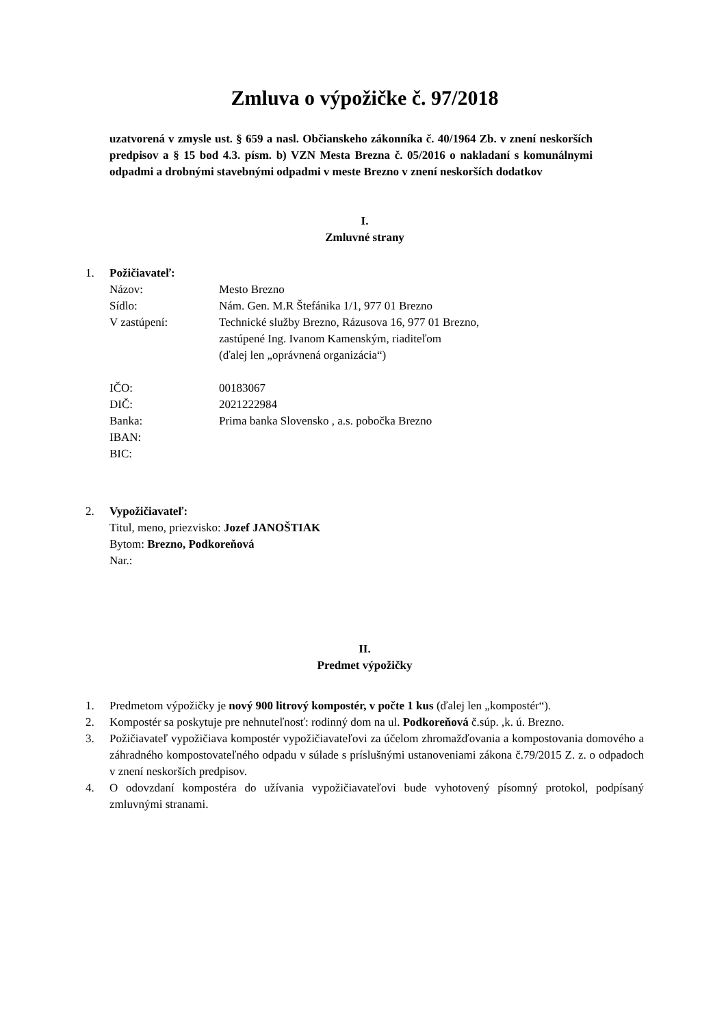Zmluva o výpožičke č. 97/2018
uzatvorená v zmysle ust. § 659 a nasl. Občianskeho zákonníka č. 40/1964 Zb. v znení neskorších predpisov a § 15 bod 4.3. písm. b) VZN Mesta Brezna č. 05/2016 o nakladaní s komunálnymi odpadmi a drobnými stavebnými odpadmi v meste Brezno v znení neskorších dodatkov
I.
Zmluvné strany
1. Požičiavateľ:
Názov: Mesto Brezno
Sídlo: Nám. Gen. M.R Štefánika 1/1, 977 01 Brezno
V zastúpení: Technické služby Brezno, Rázusova 16, 977 01 Brezno,
zastúpené Ing. Ivanom Kamenským, riaditeľom
(ďalej len „oprávnená organizácia“)
IČO: 00183067
DIČ: 2021222984
Banka: Prima banka Slovensko , a.s. pobočka Brezno
IBAN:
BIC:
2. Vypožičiavateľ:
Titul, meno, priezvisko: Jozef JANOŠTIAK
Bytom: Brezno, Podkoreňová
Nar.:
II.
Predmet výpožičky
1. Predmetom výpožičky je nový 900 litrový kompostér, v počte 1 kus (ďalej len „kompostér“).
2. Kompostér sa poskytuje pre nehnuteľnosť: rodinný dom na ul. Podkoreňová č.súp. ,k. ú. Brezno.
3. Požičiavateľ vypožičiava kompostér vypožičiavateľovi za účelom zhromažďovania a kompostovania domového a záhradného kompostovateľného odpadu v súlade s príslušnými ustanoveniami zákona č.79/2015 Z. z. o odpadoch v znení neskorších predpisov.
4. O odovzdaní kompostéra do užívania vypožičiavateľovi bude vyhotovený písomný protokol, podpísaný zmluvnými stranami.